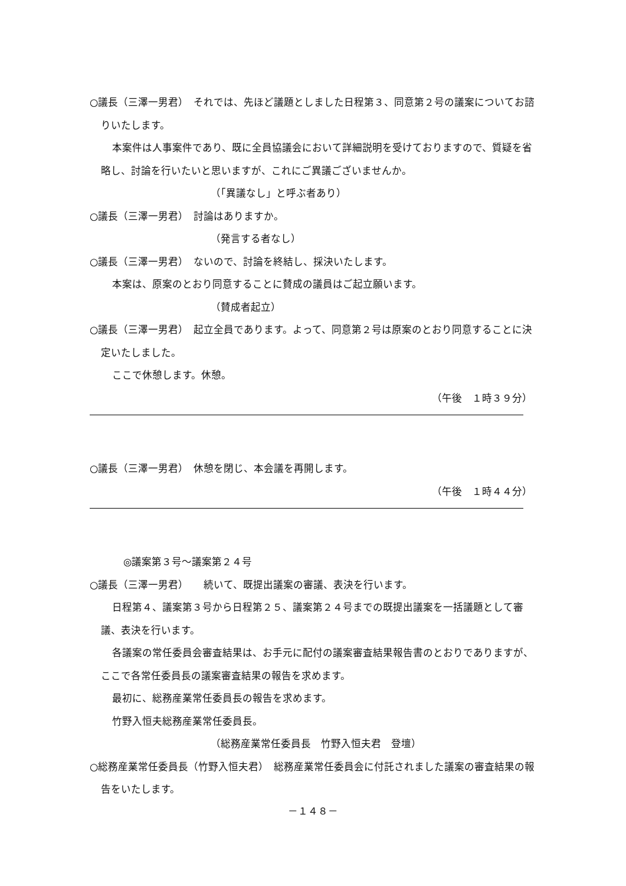○議長（三澤一男君）　それでは、先ほど議題としました日程第３、同意第２号の議案についてお諮りいたします。
本案件は人事案件であり、既に全員協議会において詳細説明を受けておりますので、質疑を省略し、討論を行いたいと思いますが、これにご異議ございませんか。
（「異議なし」と呼ぶ者あり）
○議長（三澤一男君）　討論はありますか。
（発言する者なし）
○議長（三澤一男君）　ないので、討論を終結し、採決いたします。
本案は、原案のとおり同意することに賛成の議員はご起立願います。
（賛成者起立）
○議長（三澤一男君）　起立全員であります。よって、同意第２号は原案のとおり同意することに決定いたしました。
ここで休憩します。休憩。
（午後　１時３９分）
○議長（三澤一男君）　休憩を閉じ、本会議を再開します。
（午後　１時４４分）
◎議案第３号～議案第２４号
○議長（三澤一男君）　　続いて、既提出議案の審議、表決を行います。
日程第４、議案第３号から日程第２５、議案第２４号までの既提出議案を一括議題として審議、表決を行います。
各議案の常任委員会審査結果は、お手元に配付の議案審査結果報告書のとおりでありますが、ここで各常任委員長の議案審査結果の報告を求めます。
最初に、総務産業常任委員長の報告を求めます。
竹野入恒夫総務産業常任委員長。
（総務産業常任委員長　竹野入恒夫君　登壇）
○総務産業常任委員長（竹野入恒夫君）　総務産業常任委員会に付託されました議案の審査結果の報告をいたします。
－１４８－